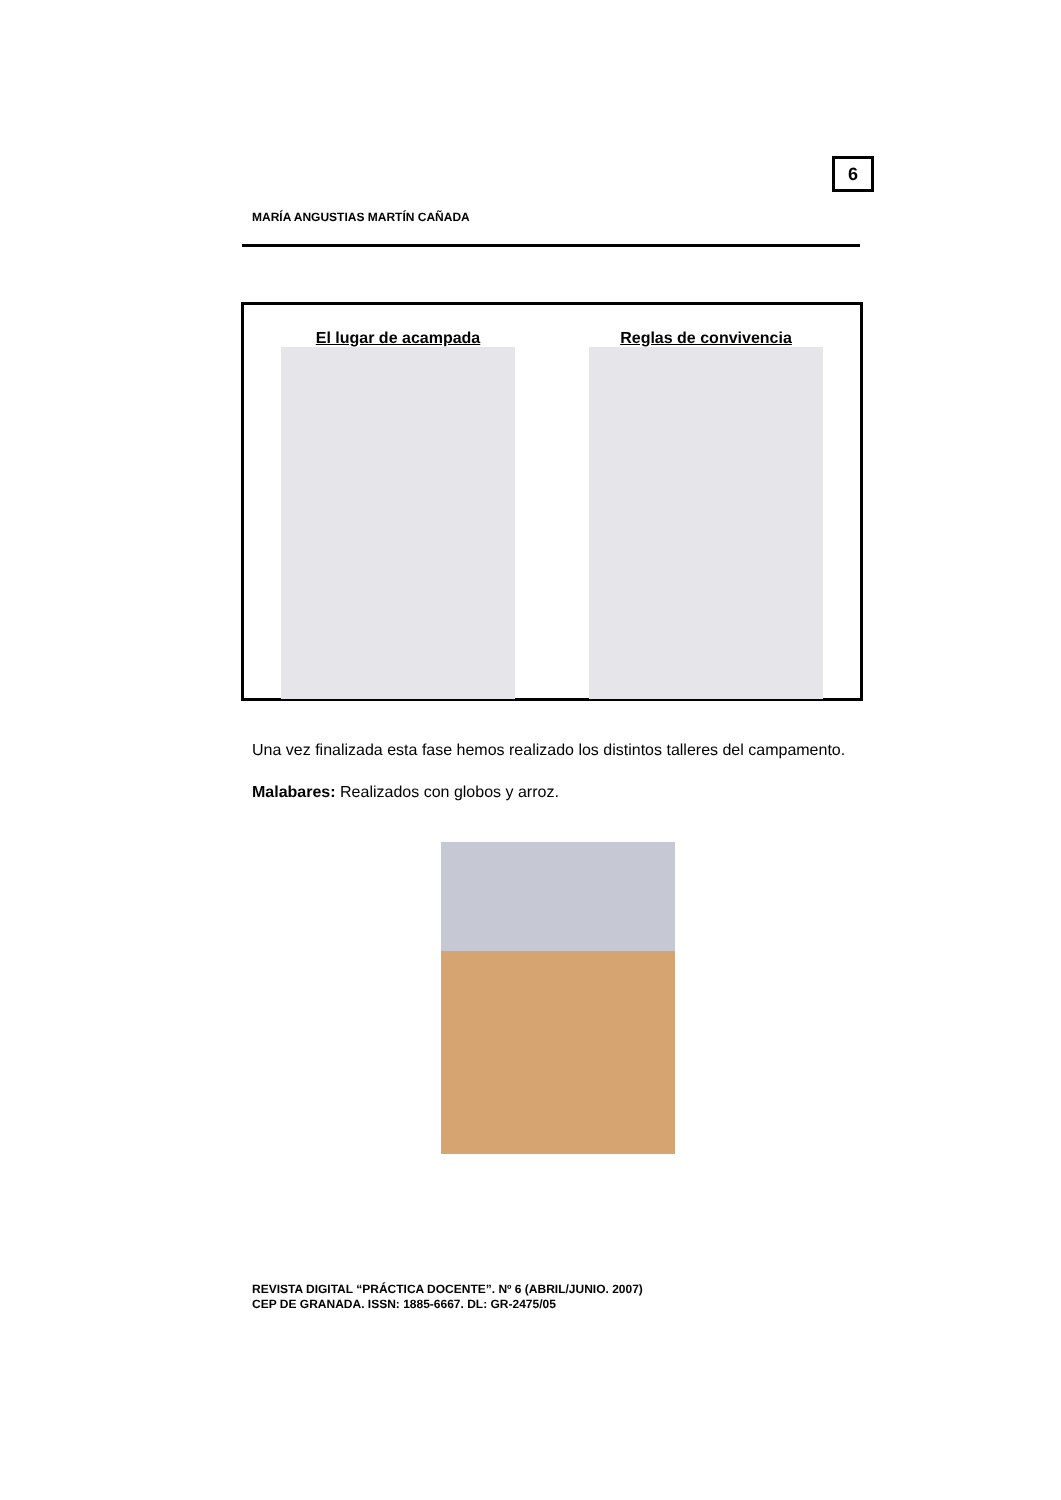6
MARÍA ANGUSTIAS MARTÍN CAÑADA
El lugar de acampada Reglas de convivencia
Una vez finalizada esta fase hemos realizado los distintos talleres del campamento.
Malabares: Realizados con globos y arroz.
REVISTA DIGITAL “PRÁCTICA DOCENTE”. Nº 6 (ABRIL/JUNIO. 2007)
CEP DE GRANADA. ISSN: 1885-6667. DL: GR-2475/05